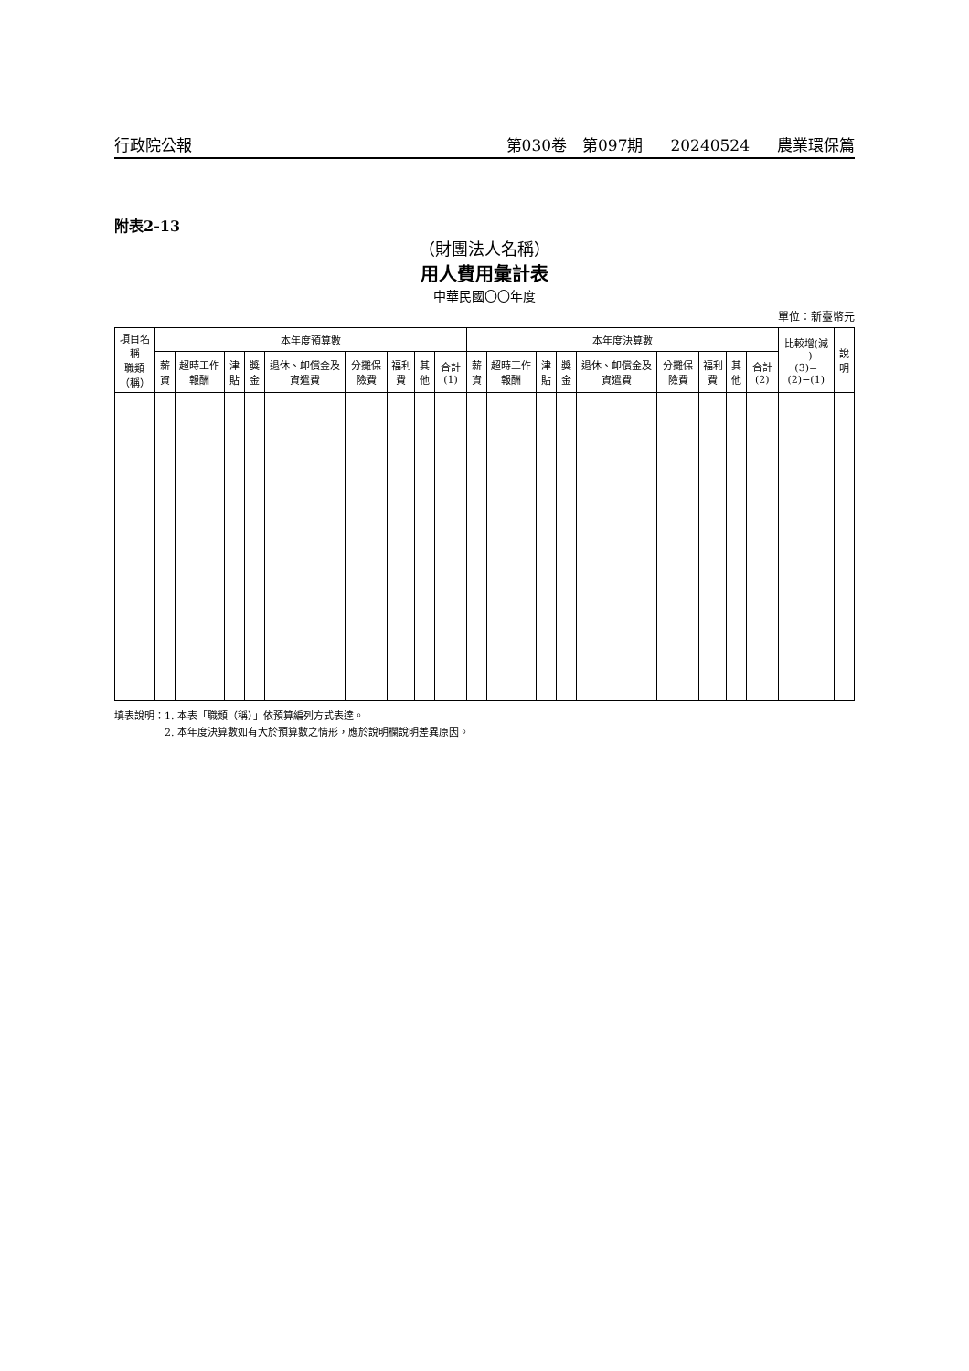行政院公報 第030卷　第097期 20240524 農業環保篇
附表2-13
（財團法人名稱）
用人費用彙計表
中華民國〇〇年度
單位：新臺幣元
| 項目名稱 職類 （稱） | 本年度預算數 | | | | | | | | | 本年度決算數 | | | | | | | | | 比較增(減−) (3)=(2)−(1) | 說明 |
| --- | --- | --- | --- | --- | --- | --- | --- | --- | --- | --- | --- | --- | --- | --- | --- | --- | --- | --- | --- | --- |
| | 薪資 | 超時工作報酬 | 津貼 | 獎金 | 退休、卹償金及資遣費 | 分攤保險費 | 福利費 | 其他 | 合計(1) | 薪資 | 超時工作報酬 | 津貼 | 獎金 | 退休、卹償金及資遣費 | 分攤保險費 | 福利費 | 其他 | 合計(2) | | |
填表說明：1. 本表「職類（稱）」依預算編列方式表達。
　　　　　2. 本年度決算數如有大於預算數之情形，應於說明欄說明差異原因。